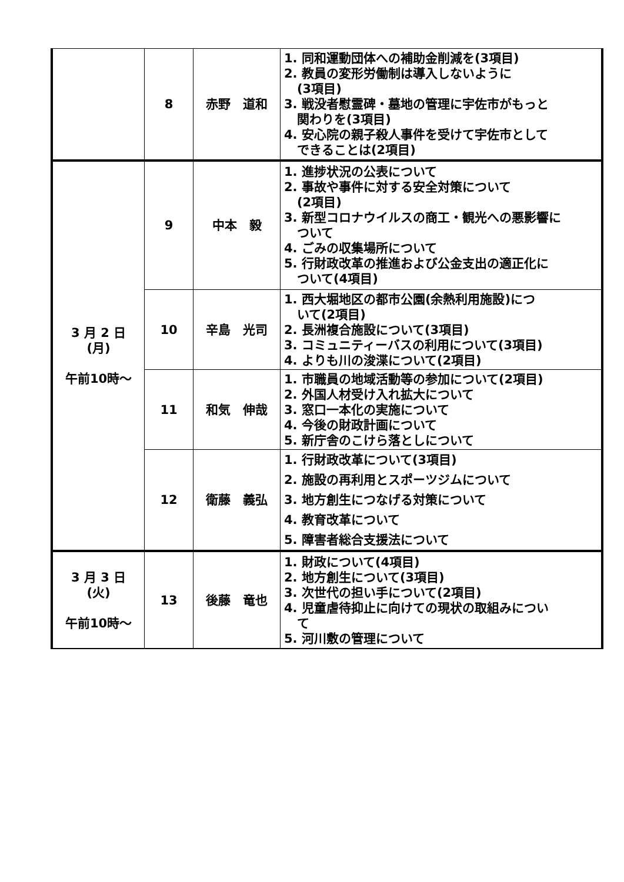| | 8 | 赤野 道和 | 1. 同和運動団体への補助金削減を(3項目) 2. 教員の変形労働制は導入しないように (3項目) 3. 戦没者慰霊碑・墓地の管理に宇佐市がもっと 関わりを(3項目) 4. 安心院の親子殺人事件を受けて宇佐市として できることは(2項目) |
| 3 月 2 日 (月) 午前10時～ | 9 | 中本 毅 | 1. 進捗状況の公表について 2. 事故や事件に対する安全対策について (2項目) 3. 新型コロナウイルスの商工・観光への悪影響に ついて 4. ごみの収集場所について 5. 行財政改革の推進および公金支出の適正化に ついて(4項目) |
| | 10 | 辛島 光司 | 1. 西大堀地区の都市公園(余熱利用施設)につ いて(2項目) 2. 長洲複合施設について(3項目) 3. コミュニティーバスの利用について(3項目) 4. よりも川の浚渫について(2項目) |
| | 11 | 和気 伸哉 | 1. 市職員の地域活動等の参加について(2項目) 2. 外国人材受け入れ拡大について 3. 窓口一本化の実施について 4. 今後の財政計画について 5. 新庁舎のこけら落としについて |
| | 12 | 衛藤 義弘 | 1. 行財政改革について(3項目) 2. 施設の再利用とスポーツジムについて 3. 地方創生につなげる対策について 4. 教育改革について 5. 障害者総合支援法について |
| 3 月 3 日 (火) 午前10時～ | 13 | 後藤 竜也 | 1. 財政について(4項目) 2. 地方創生について(3項目) 3. 次世代の担い手について(2項目) 4. 児童虐待抑止に向けての現状の取組みについ て 5. 河川敷の管理について |